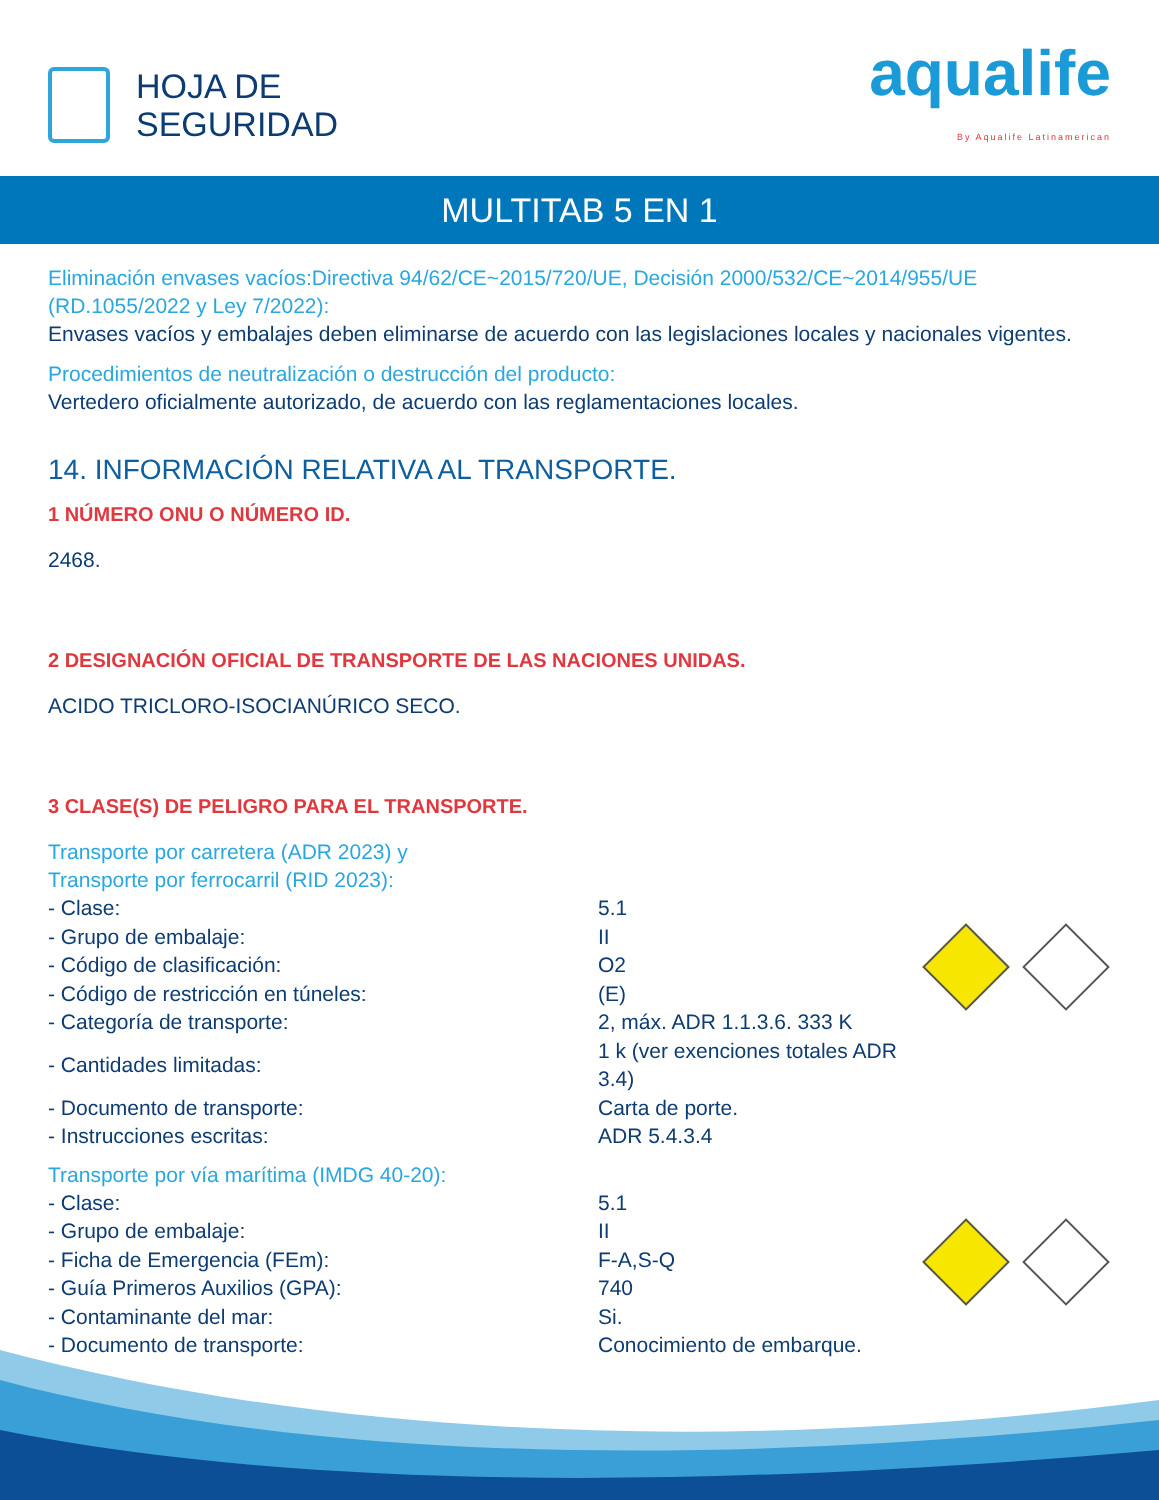HOJA DE
SEGURIDAD
aqualife
By Aqualife Latinamerican
MULTITAB 5 EN 1
Eliminación envases vacíos:Directiva 94/62/CE~2015/720/UE, Decisión 2000/532/CE~2014/955/UE (RD.1055/2022 y Ley 7/2022):
Envases vacíos y embalajes deben eliminarse de acuerdo con las legislaciones locales y nacionales vigentes.
Procedimientos de neutralización o destrucción del producto:
Vertedero oficialmente autorizado, de acuerdo con las reglamentaciones locales.
14. INFORMACIÓN RELATIVA AL TRANSPORTE.
1 NÚMERO ONU O NÚMERO ID.
2468.
2 DESIGNACIÓN OFICIAL DE TRANSPORTE DE LAS NACIONES UNIDAS.
ACIDO TRICLORO-ISOCIANÚRICO SECO.
3 CLASE(S) DE PELIGRO PARA EL TRANSPORTE.
Transporte por carretera (ADR 2023) y
Transporte por ferrocarril (RID 2023):
| - Clase: | 5.1 |
| - Grupo de embalaje: | II |
| - Código de clasificación: | O2 |
| - Código de restricción en túneles: | (E) |
| - Categoría de transporte: | 2, máx. ADR 1.1.3.6. 333 K |
| - Cantidades limitadas: | 1 k (ver exenciones totales ADR 3.4) |
| - Documento de transporte: | Carta de porte. |
| - Instrucciones escritas: | ADR 5.4.3.4 |
Transporte por vía marítima (IMDG 40-20):
| - Clase: | 5.1 |
| - Grupo de embalaje: | II |
| - Ficha de Emergencia (FEm): | F-A,S-Q |
| - Guía Primeros Auxilios (GPA): | 740 |
| - Contaminante del mar: | Si. |
| - Documento de transporte: | Conocimiento de embarque. |